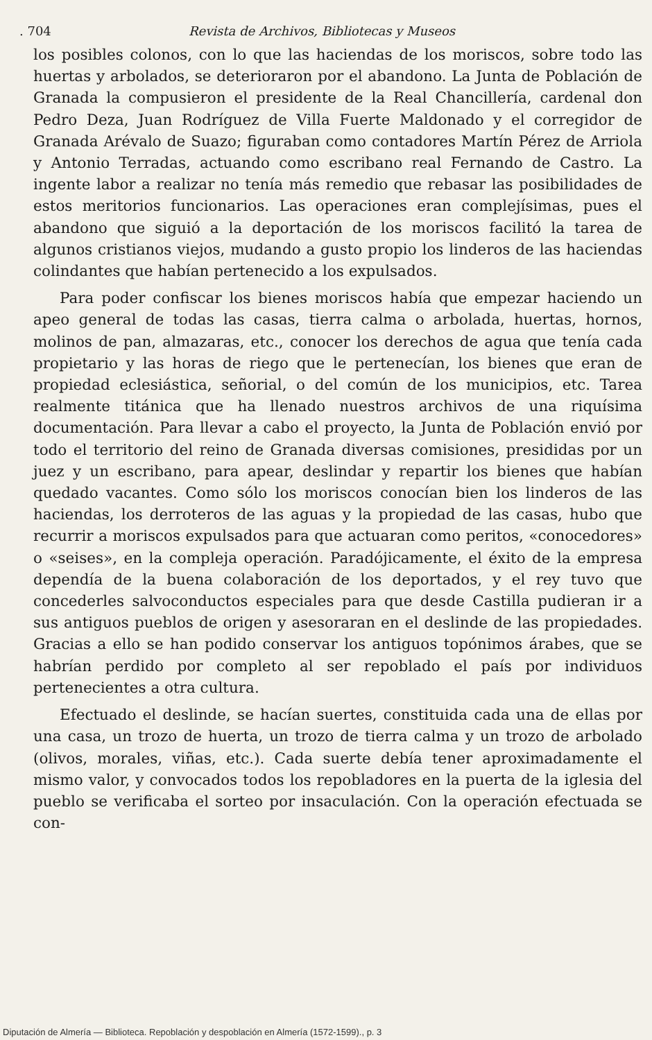. 704 Revista de Archivos, Bibliotecas y Museos
los posibles colonos, con lo que las haciendas de los moriscos, sobre todo las huertas y arbolados, se deterioraron por el abandono. La Junta de Población de Granada la compusieron el presidente de la Real Chancillería, cardenal don Pedro Deza, Juan Rodríguez de Villa Fuerte Maldonado y el corregidor de Granada Arévalo de Suazo; figuraban como contadores Martín Pérez de Arriola y Antonio Terradas, actuando como escribano real Fernando de Castro. La ingente labor a realizar no tenía más remedio que rebasar las posibilidades de estos meritorios funcionarios. Las operaciones eran complejísimas, pues el abandono que siguió a la deportación de los moriscos facilitó la tarea de algunos cristianos viejos, mudando a gusto propio los linderos de las haciendas colindantes que habían pertenecido a los expulsados.
Para poder confiscar los bienes moriscos había que empezar haciendo un apeo general de todas las casas, tierra calma o arbolada, huertas, hornos, molinos de pan, almazaras, etc., conocer los derechos de agua que tenía cada propietario y las horas de riego que le pertenecían, los bienes que eran de propiedad eclesiástica, señorial, o del común de los municipios, etc. Tarea realmente titánica que ha llenado nuestros archivos de una riquísima documentación. Para llevar a cabo el proyecto, la Junta de Población envió por todo el territorio del reino de Granada diversas comisiones, presididas por un juez y un escribano, para apear, deslindar y repartir los bienes que habían quedado vacantes. Como sólo los moriscos conocían bien los linderos de las haciendas, los derroteros de las aguas y la propiedad de las casas, hubo que recurrir a moriscos expulsados para que actuaran como peritos, «conocedores» o «seises», en la compleja operación. Paradójicamente, el éxito de la empresa dependía de la buena colaboración de los deportados, y el rey tuvo que concederles salvoconductos especiales para que desde Castilla pudieran ir a sus antiguos pueblos de origen y asesoraran en el deslinde de las propiedades. Gracias a ello se han podido conservar los antiguos topónimos árabes, que se habrían perdido por completo al ser repoblado el país por individuos pertenecientes a otra cultura.
Efectuado el deslinde, se hacían suertes, constituida cada una de ellas por una casa, un trozo de huerta, un trozo de tierra calma y un trozo de arbolado (olivos, morales, viñas, etc.). Cada suerte debía tener aproximadamente el mismo valor, y convocados todos los repobladores en la puerta de la iglesia del pueblo se verificaba el sorteo por insaculación. Con la operación efectuada se con-
Diputación de Almería — Biblioteca. Repoblación y despoblación en Almería (1572-1599)., p. 3